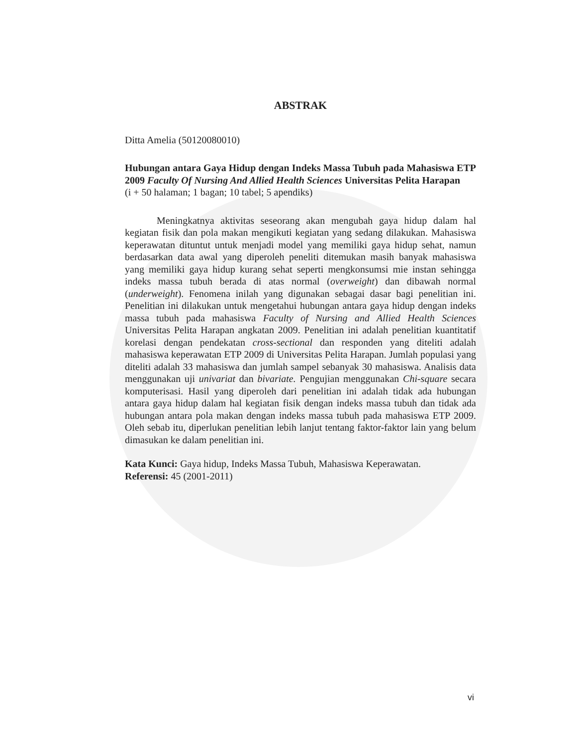ABSTRAK
Ditta Amelia (50120080010)
Hubungan antara Gaya Hidup dengan Indeks Massa Tubuh pada Mahasiswa ETP 2009 Faculty Of Nursing And Allied Health Sciences Universitas Pelita Harapan
(i + 50 halaman; 1 bagan; 10 tabel; 5 apendiks)
Meningkatnya aktivitas seseorang akan mengubah gaya hidup dalam hal kegiatan fisik dan pola makan mengikuti kegiatan yang sedang dilakukan. Mahasiswa keperawatan dituntut untuk menjadi model yang memiliki gaya hidup sehat, namun berdasarkan data awal yang diperoleh peneliti ditemukan masih banyak mahasiswa yang memiliki gaya hidup kurang sehat seperti mengkonsumsi mie instan sehingga indeks massa tubuh berada di atas normal (overweight) dan dibawah normal (underweight). Fenomena inilah yang digunakan sebagai dasar bagi penelitian ini. Penelitian ini dilakukan untuk mengetahui hubungan antara gaya hidup dengan indeks massa tubuh pada mahasiswa Faculty of Nursing and Allied Health Sciences Universitas Pelita Harapan angkatan 2009. Penelitian ini adalah penelitian kuantitatif korelasi dengan pendekatan cross-sectional dan responden yang diteliti adalah mahasiswa keperawatan ETP 2009 di Universitas Pelita Harapan. Jumlah populasi yang diteliti adalah 33 mahasiswa dan jumlah sampel sebanyak 30 mahasiswa. Analisis data menggunakan uji univariat dan bivariate. Pengujian menggunakan Chi-square secara komputerisasi. Hasil yang diperoleh dari penelitian ini adalah tidak ada hubungan antara gaya hidup dalam hal kegiatan fisik dengan indeks massa tubuh dan tidak ada hubungan antara pola makan dengan indeks massa tubuh pada mahasiswa ETP 2009. Oleh sebab itu, diperlukan penelitian lebih lanjut tentang faktor-faktor lain yang belum dimasukan ke dalam penelitian ini.
Kata Kunci: Gaya hidup, Indeks Massa Tubuh, Mahasiswa Keperawatan.
Referensi: 45 (2001-2011)
vi